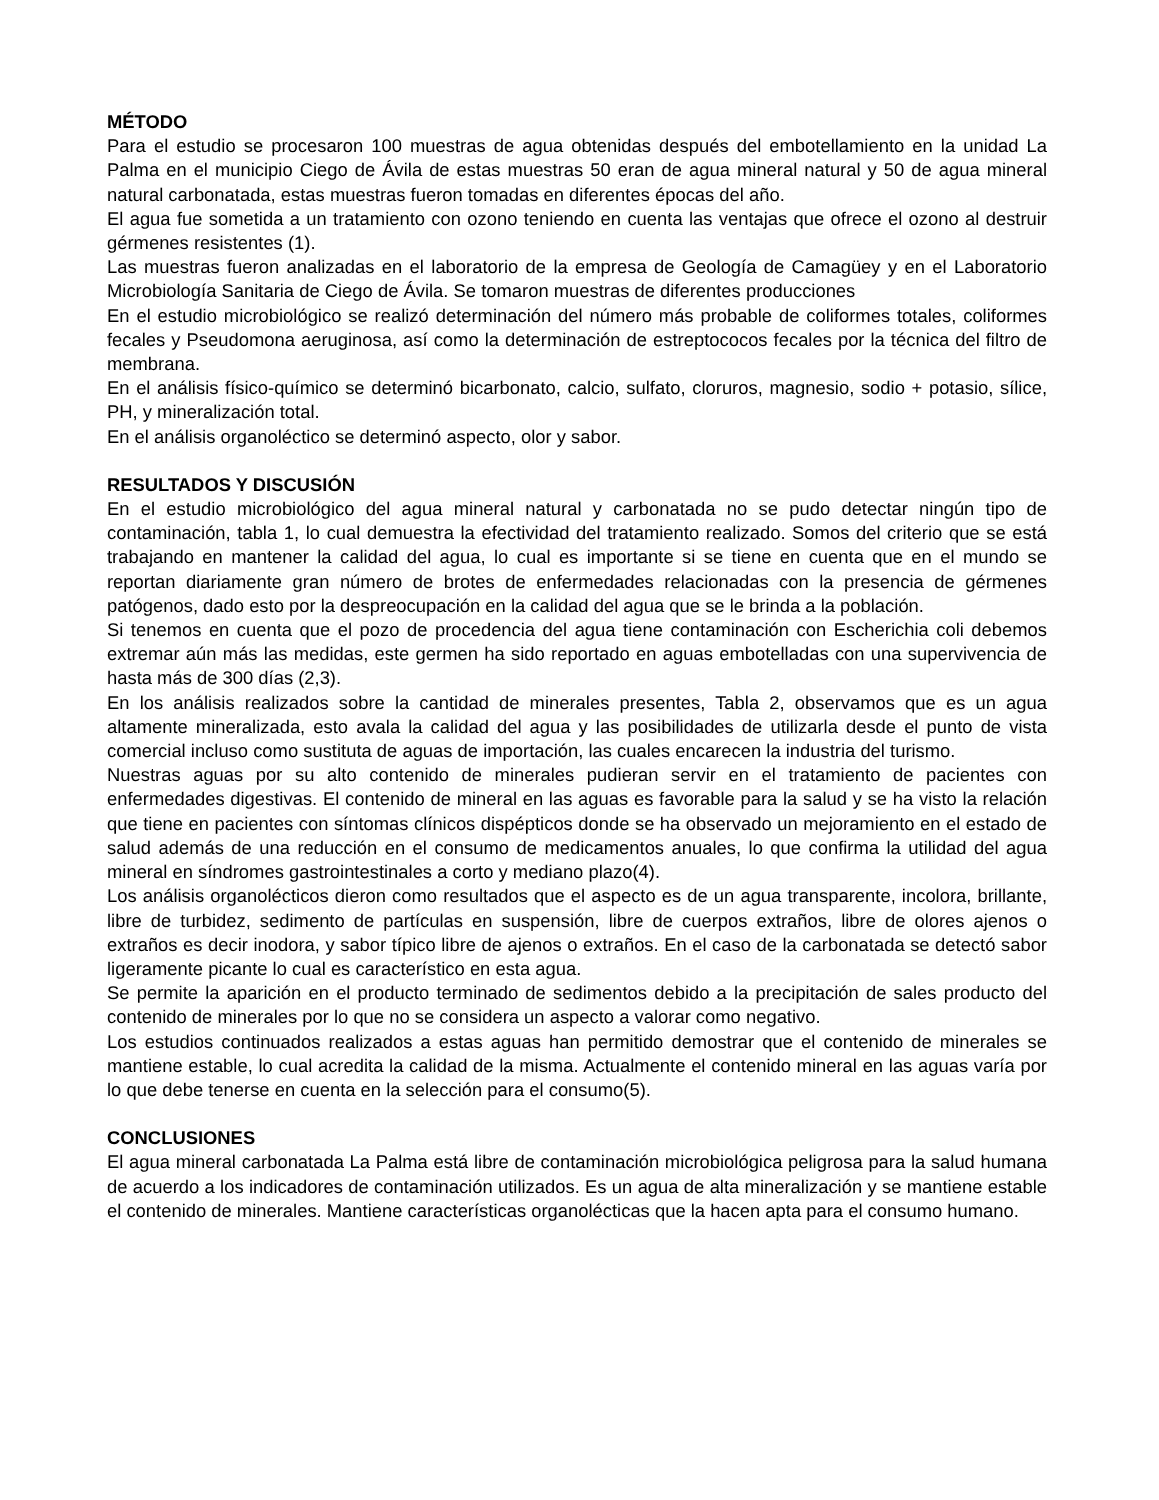MÉTODO
Para el estudio se procesaron 100 muestras de agua obtenidas después del embotellamiento en la unidad La Palma en el municipio Ciego de Ávila de estas muestras 50 eran de agua mineral natural y 50 de agua mineral natural carbonatada, estas muestras fueron tomadas en diferentes épocas del año.
El agua fue sometida a un tratamiento con ozono teniendo en cuenta las ventajas que ofrece el ozono al destruir gérmenes resistentes (1).
Las muestras fueron analizadas en el laboratorio de la empresa de Geología de Camagüey y en el Laboratorio Microbiología Sanitaria de Ciego de Ávila. Se tomaron muestras de diferentes producciones
En el estudio microbiológico se realizó determinación del número más probable de coliformes totales, coliformes fecales y Pseudomona aeruginosa, así como la determinación de estreptococos fecales por la técnica del filtro de membrana.
En el análisis físico-químico se determinó bicarbonato, calcio, sulfato, cloruros, magnesio, sodio + potasio, sílice, PH, y mineralización total.
En el análisis organoléctico se determinó aspecto, olor y sabor.
RESULTADOS Y DISCUSIÓN
En el estudio microbiológico del agua mineral natural y carbonatada no se pudo detectar ningún tipo de contaminación, tabla 1, lo cual demuestra la efectividad del tratamiento realizado. Somos del criterio que se está trabajando en mantener la calidad del agua, lo cual es importante si se tiene en cuenta que en el mundo se reportan diariamente gran número de brotes de enfermedades relacionadas con la presencia de gérmenes patógenos, dado esto por la despreocupación en la calidad del agua que se le brinda a la población.
Si tenemos en cuenta que el pozo de procedencia del agua tiene contaminación con Escherichia coli debemos extremar aún más las medidas, este germen ha sido reportado en aguas embotelladas con una supervivencia de hasta más de 300 días (2,3).
En los análisis realizados sobre la cantidad de minerales presentes, Tabla 2, observamos que es un agua altamente mineralizada, esto avala la calidad del agua y las posibilidades de utilizarla desde el punto de vista comercial incluso como sustituta de aguas de importación, las cuales encarecen la industria del turismo.
Nuestras aguas por su alto contenido de minerales pudieran servir en el tratamiento de pacientes con enfermedades digestivas. El contenido de mineral en las aguas es favorable para la salud y se ha visto la relación que tiene en pacientes con síntomas clínicos dispépticos donde se ha observado un mejoramiento en el estado de salud además de una reducción en el consumo de medicamentos anuales, lo que confirma la utilidad del agua mineral en síndromes gastrointestinales a corto y mediano plazo(4).
Los análisis organolécticos dieron como resultados que el aspecto es de un agua transparente, incolora, brillante, libre de turbidez, sedimento de partículas en suspensión, libre de cuerpos extraños, libre de olores ajenos o extraños es decir inodora, y sabor típico libre de ajenos o extraños. En el caso de la carbonatada se detectó sabor ligeramente picante lo cual es característico en esta agua.
Se permite la aparición en el producto terminado de sedimentos debido a la precipitación de sales producto del contenido de minerales por lo que no se considera un aspecto a valorar como negativo.
Los estudios continuados realizados a estas aguas han permitido demostrar que el contenido de minerales se mantiene estable, lo cual acredita la calidad de la misma. Actualmente el contenido mineral en las aguas varía por lo que debe tenerse en cuenta en la selección para el consumo(5).
CONCLUSIONES
El agua mineral carbonatada La Palma está libre de contaminación microbiológica peligrosa para la salud humana de acuerdo a los indicadores de contaminación utilizados. Es un agua de alta mineralización y se mantiene estable el contenido de minerales. Mantiene características organolécticas que la hacen apta para el consumo humano.